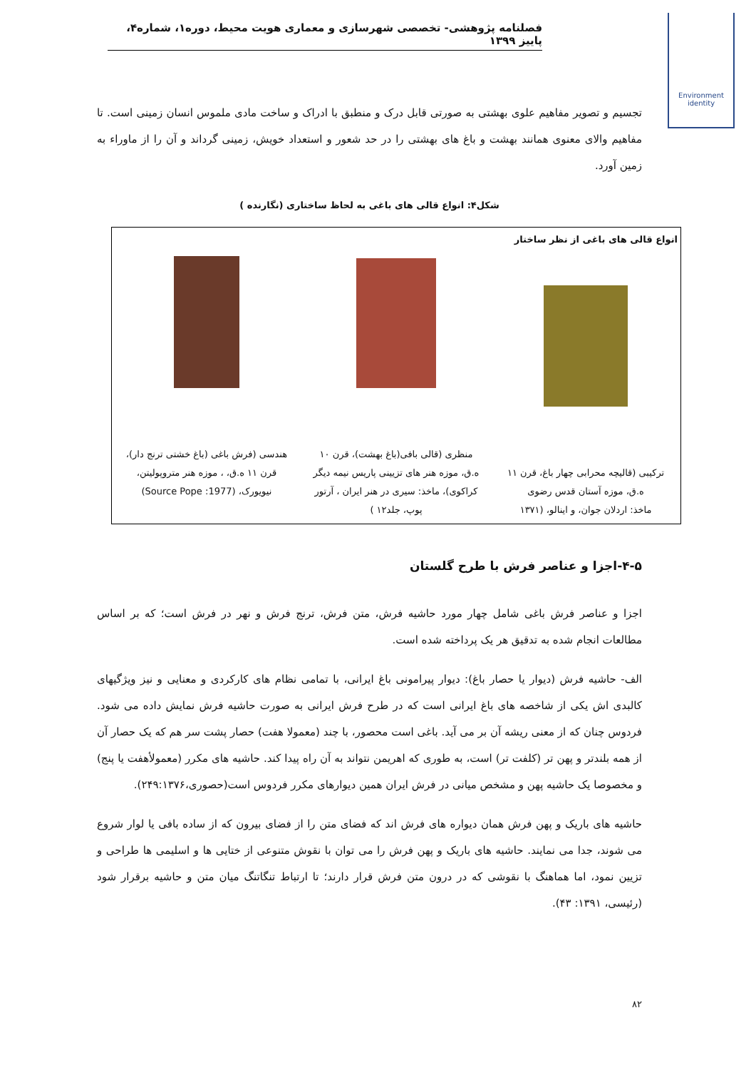فصلنامه پژوهشی- تخصصی شهرسازی و معماری هویت محیط، دوره۱، شماره۴، پاییز ۱۳۹۹
Environment identity
تجسیم و تصویر مفاهیم علوی بهشتی به صورتی قابل درک و منطبق با ادراک و ساخت مادی ملموس انسان زمینی است. تا مفاهیم والای معنوی همانند بهشت و باغ های بهشتی را در حد شعور و استعداد خویش، زمینی گرداند و آن را از ماوراء به زمین آورد.
شکل۴: انواع قالی های باغی به لحاظ ساختاری (نگارنده )
| انواع قالی های باغی از نظر ساختار | | |
| --- | --- | --- |
| ترکیبی (قالیچه محرابی چهار باغ، قرن ۱۱ ه.ق، موزه آستان قدس رضوی ماخذ: اردلان جوان، و اینالو، (۱۳۷۱ | منظری (قالی بافی(باغ بهشت)، قرن ۱۰ ه.ق، موزه هنر های تزیینی پاریس نیمه دیگر کراکوی)، ماخذ: سیری در هنر ایران ، آرتور پوپ، جلد۱۲ ) | هندسی (فرش باغی (باغ خشتی ترنج دار)، قرن ۱۱ ه.ق، ، موزه هنر متروپولیتن، نیویورک، (Source Pope :1977) |
۴-۵-اجزا و عناصر فرش با طرح گلستان
اجزا و عناصر فرش باغی شامل چهار مورد حاشیه فرش، متن فرش، ترنج فرش و نهر در فرش است؛ که بر اساس مطالعات انجام شده به تدقیق هر یک پرداخته شده است.
الف- حاشیه فرش (دیوار یا حصار باغ): دیوار پیرامونی باغ ایرانی، با تمامی نظام های کارکردی و معنایی و نیز ویژگیهای کالبدی اش یکی از شاخصه های باغ ایرانی است که در طرح فرش ایرانی به صورت حاشیه فرش نمایش داده می شود. فردوس چنان که از معنی ریشه آن بر می آید. باغی است محصور، با چند (معمولا هفت) حصار پشت سر هم که یک حصار آن از همه بلندتر و پهن تر (کلفت تر) است، به طوری که اهریمن نتواند به آن راه پیدا کند. حاشیه های مکرر (معمولأهفت یا پنج) و مخصوصا یک حاشیه پهن و مشخص میانی در فرش ایران همین دیوارهای مکرر فردوس است(حصوری،۲۴۹:۱۳۷۶).
حاشیه های باریک و پهن فرش همان دیواره های فرش اند که فضای متن را از فضای بیرون که از ساده بافی یا لوار شروع می شوند، جدا می نمایند. حاشیه های باریک و پهن فرش را می توان با نقوش متنوعی از ختایی ها و اسلیمی ها طراحی و تزیین نمود، اما هماهنگ با نقوشی که در درون متن فرش قرار دارند؛ تا ارتباط تنگاتنگ میان متن و حاشیه برقرار شود (رئیسی، ۱۳۹۱: ۴۳).
۸۲